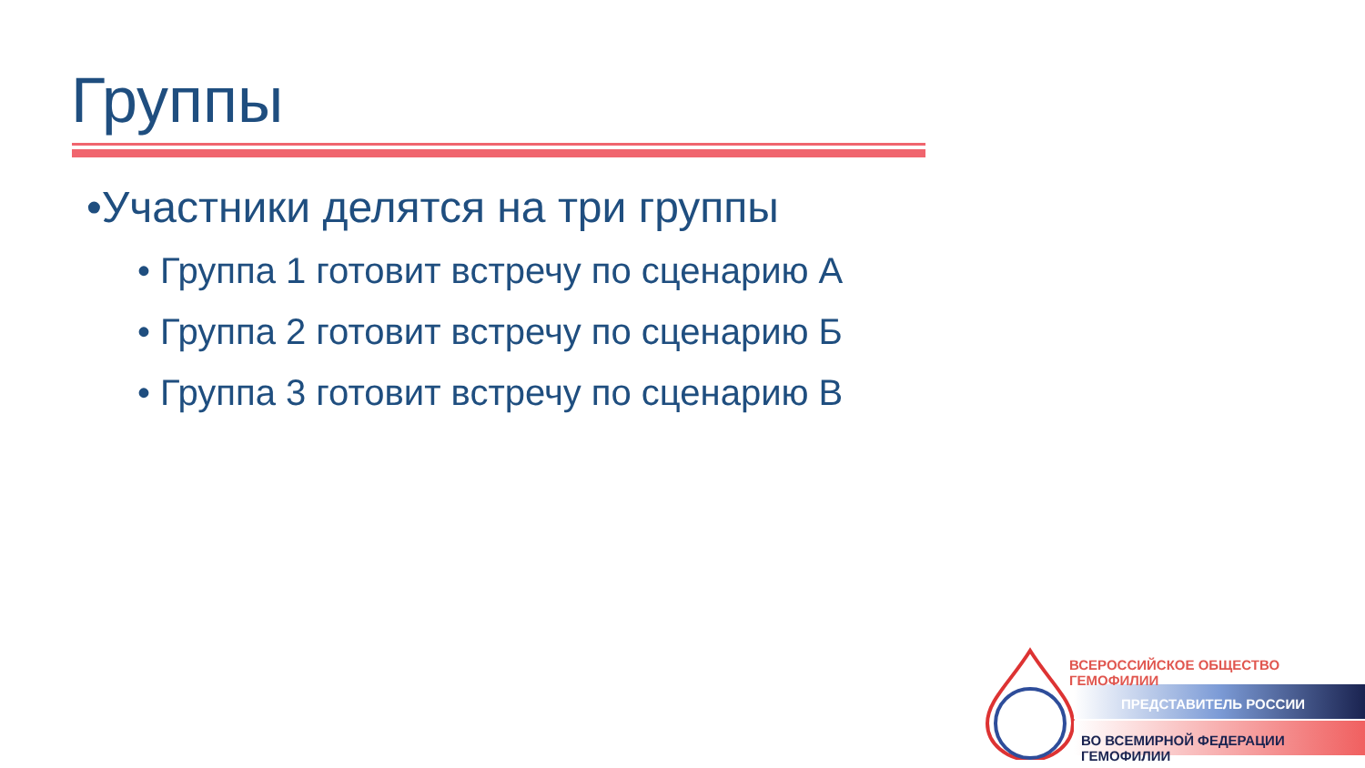Группы
•Участники делятся на три группы
• Группа 1 готовит встречу по сценарию А
• Группа 2 готовит встречу по сценарию Б
• Группа 3 готовит встречу по сценарию В
ВСЕРОССИЙСКОЕ ОБЩЕСТВО ГЕМОФИЛИИ
ПРЕДСТАВИТЕЛЬ РОССИИ
ВО ВСЕМИРНОЙ ФЕДЕРАЦИИ ГЕМОФИЛИИ